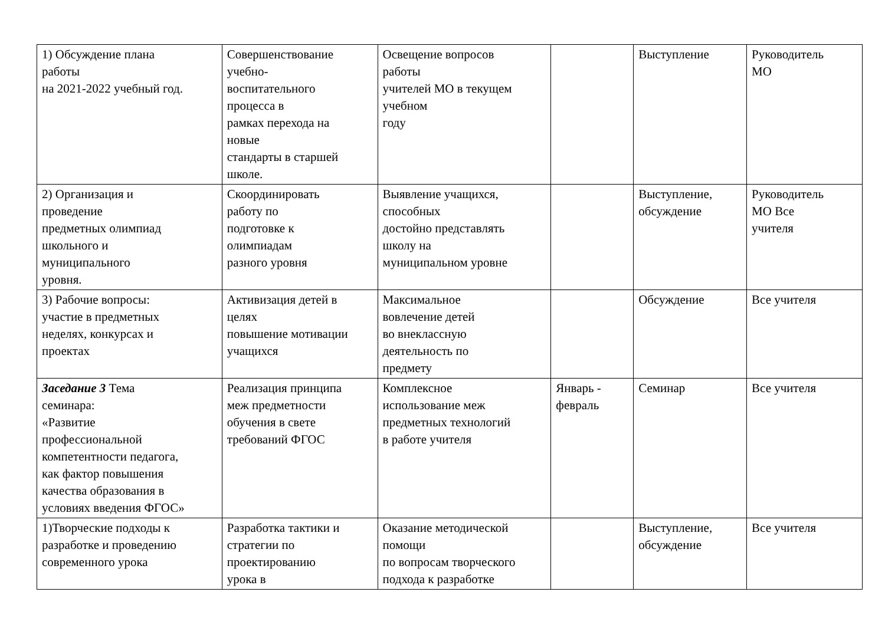| 1) Обсуждение плана работы на 2021-2022 учебный год. | Совершенствование учебно- воспитательного процесса в рамках перехода на новые стандарты в старшей школе. | Освещение вопросов работы учителей МО в текущем учебном году | | Выступление | Руководитель МО |
| 2) Организация и проведение предметных олимпиад школьного и муниципального уровня. | Скоординировать работу по подготовке к олимпиадам разного уровня | Выявление учащихся, способных достойно представлять школу на муниципальном уровне | | Выступление, обсуждение | Руководитель МО Все учителя |
| 3) Рабочие вопросы: участие в предметных неделях, конкурсах и проектах | Активизация детей в целях повышение мотивации учащихся | Максимальное вовлечение детей во внеклассную деятельность по предмету | | Обсуждение | Все учителя |
| Заседание 3 Тема семинара: «Развитие профессиональной компетентности педагога, как фактор повышения качества образования в условиях введения ФГОС» | Реализация принципа меж предметности обучения в свете требований ФГОС | Комплексное использование меж предметных технологий в работе учителя | Январь - февраль | Семинар | Все учителя |
| 1)Творческие подходы к разработке и проведению современного урока | Разработка тактики и стратегии по проектированию урока в | Оказание методической помощи по вопросам творческого подхода к разработке | | Выступление, обсуждение | Все учителя |